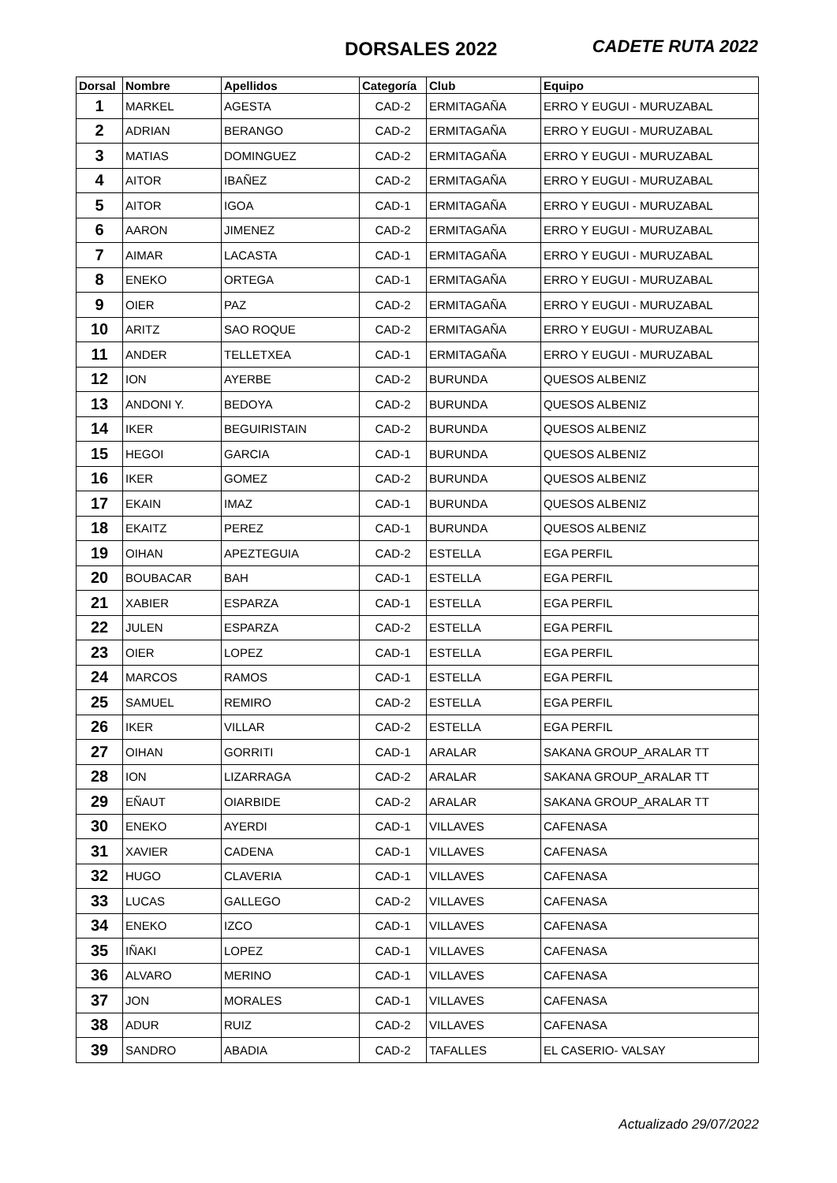DORSALES 2022 CADETE RUTA 2022
| Dorsal | Nombre | Apellidos | Categoría | Club | Equipo |
| --- | --- | --- | --- | --- | --- |
| 1 | MARKEL | AGESTA | CAD-2 | ERMITAGAÑA | ERRO Y EUGUI - MURUZABAL |
| 2 | ADRIAN | BERANGO | CAD-2 | ERMITAGAÑA | ERRO Y EUGUI - MURUZABAL |
| 3 | MATIAS | DOMINGUEZ | CAD-2 | ERMITAGAÑA | ERRO Y EUGUI - MURUZABAL |
| 4 | AITOR | IBAÑEZ | CAD-2 | ERMITAGAÑA | ERRO Y EUGUI - MURUZABAL |
| 5 | AITOR | IGOA | CAD-1 | ERMITAGAÑA | ERRO Y EUGUI - MURUZABAL |
| 6 | AARON | JIMENEZ | CAD-2 | ERMITAGAÑA | ERRO Y EUGUI - MURUZABAL |
| 7 | AIMAR | LACASTA | CAD-1 | ERMITAGAÑA | ERRO Y EUGUI - MURUZABAL |
| 8 | ENEKO | ORTEGA | CAD-1 | ERMITAGAÑA | ERRO Y EUGUI - MURUZABAL |
| 9 | OIER | PAZ | CAD-2 | ERMITAGAÑA | ERRO Y EUGUI - MURUZABAL |
| 10 | ARITZ | SAO ROQUE | CAD-2 | ERMITAGAÑA | ERRO Y EUGUI - MURUZABAL |
| 11 | ANDER | TELLETXEA | CAD-1 | ERMITAGAÑA | ERRO Y EUGUI - MURUZABAL |
| 12 | ION | AYERBE | CAD-2 | BURUNDA | QUESOS ALBENIZ |
| 13 | ANDONI Y. | BEDOYA | CAD-2 | BURUNDA | QUESOS ALBENIZ |
| 14 | IKER | BEGUIRISTAIN | CAD-2 | BURUNDA | QUESOS ALBENIZ |
| 15 | HEGOI | GARCIA | CAD-1 | BURUNDA | QUESOS ALBENIZ |
| 16 | IKER | GOMEZ | CAD-2 | BURUNDA | QUESOS ALBENIZ |
| 17 | EKAIN | IMAZ | CAD-1 | BURUNDA | QUESOS ALBENIZ |
| 18 | EKAITZ | PEREZ | CAD-1 | BURUNDA | QUESOS ALBENIZ |
| 19 | OIHAN | APEZTEGUIA | CAD-2 | ESTELLA | EGA PERFIL |
| 20 | BOUBACAR | BAH | CAD-1 | ESTELLA | EGA PERFIL |
| 21 | XABIER | ESPARZA | CAD-1 | ESTELLA | EGA PERFIL |
| 22 | JULEN | ESPARZA | CAD-2 | ESTELLA | EGA PERFIL |
| 23 | OIER | LOPEZ | CAD-1 | ESTELLA | EGA PERFIL |
| 24 | MARCOS | RAMOS | CAD-1 | ESTELLA | EGA PERFIL |
| 25 | SAMUEL | REMIRO | CAD-2 | ESTELLA | EGA PERFIL |
| 26 | IKER | VILLAR | CAD-2 | ESTELLA | EGA PERFIL |
| 27 | OIHAN | GORRITI | CAD-1 | ARALAR | SAKANA GROUP_ARALAR TT |
| 28 | ION | LIZARRAGA | CAD-2 | ARALAR | SAKANA GROUP_ARALAR TT |
| 29 | EÑAUT | OIARBIDE | CAD-2 | ARALAR | SAKANA GROUP_ARALAR TT |
| 30 | ENEKO | AYERDI | CAD-1 | VILLAVES | CAFENASA |
| 31 | XAVIER | CADENA | CAD-1 | VILLAVES | CAFENASA |
| 32 | HUGO | CLAVERIA | CAD-1 | VILLAVES | CAFENASA |
| 33 | LUCAS | GALLEGO | CAD-2 | VILLAVES | CAFENASA |
| 34 | ENEKO | IZCO | CAD-1 | VILLAVES | CAFENASA |
| 35 | IÑAKI | LOPEZ | CAD-1 | VILLAVES | CAFENASA |
| 36 | ALVARO | MERINO | CAD-1 | VILLAVES | CAFENASA |
| 37 | JON | MORALES | CAD-1 | VILLAVES | CAFENASA |
| 38 | ADUR | RUIZ | CAD-2 | VILLAVES | CAFENASA |
| 39 | SANDRO | ABADIA | CAD-2 | TAFALLES | EL CASERIO- VALSAY |
Actualizado 29/07/2022